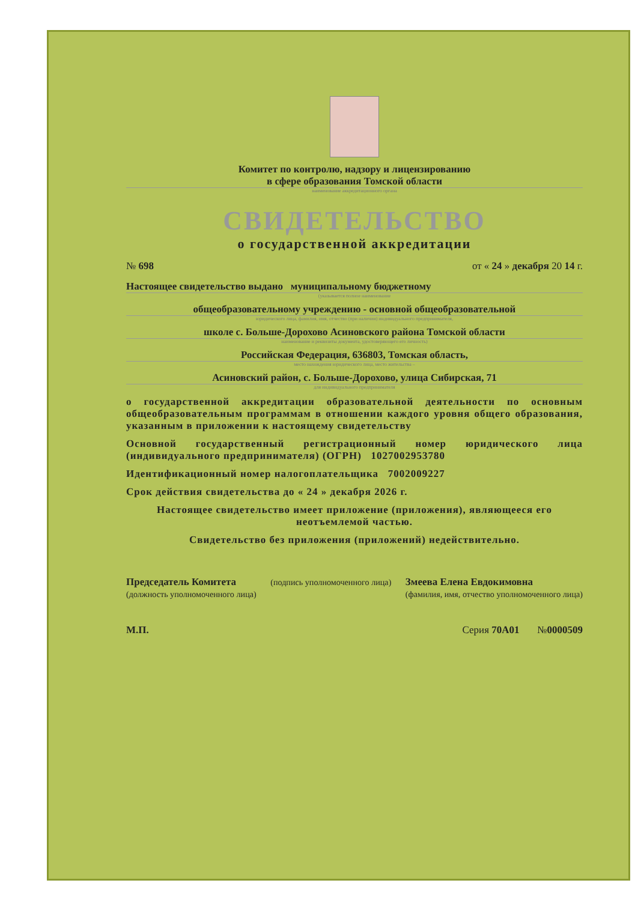Комитет по контролю, надзору и лицензированию
в сфере образования Томской области
наименование аккредитационного органа
СВИДЕТЕЛЬСТВО
о государственной аккредитации
№ 698 от « 24 » декабря 20 14 г.
Настоящее свидетельство выдано муниципальному бюджетному
(указывается полное наименование
общеобразовательному учреждению - основной общеобразовательной
юридического лица, фамилия, имя, отчество (при наличии) индивидуального предпринимателя,
школе с. Больше-Дорохово Асиновского района Томской области
наименование и реквизиты документа, удостоверяющего его личность)
Российская Федерация, 636803, Томская область,
место нахождения юридического лица, место жительства –
Асиновский район, с. Больше-Дорохово, улица Сибирская, 71
для индивидуального предпринимателя
о государственной аккредитации образовательной деятельности по основным общеобразовательным программам в отношении каждого уровня общего образования, указанным в приложении к настоящему свидетельству
Основной государственный регистрационный номер юридического лица (индивидуального предпринимателя) (ОГРН) 1027002953780
Идентификационный номер налогоплательщика 7002009227
Срок действия свидетельства до « 24 » декабря 2026 г.
Настоящее свидетельство имеет приложение (приложения), являющееся его неотъемлемой частью.
Свидетельство без приложения (приложений) недействительно.
Председатель Комитета
(должность уполномоченного лица) (подпись уполномоченного лица) Змеева Елена Евдокимовна
(фамилия, имя, отчество уполномоченного лица)
М.П. Серия 70А01 №0000509